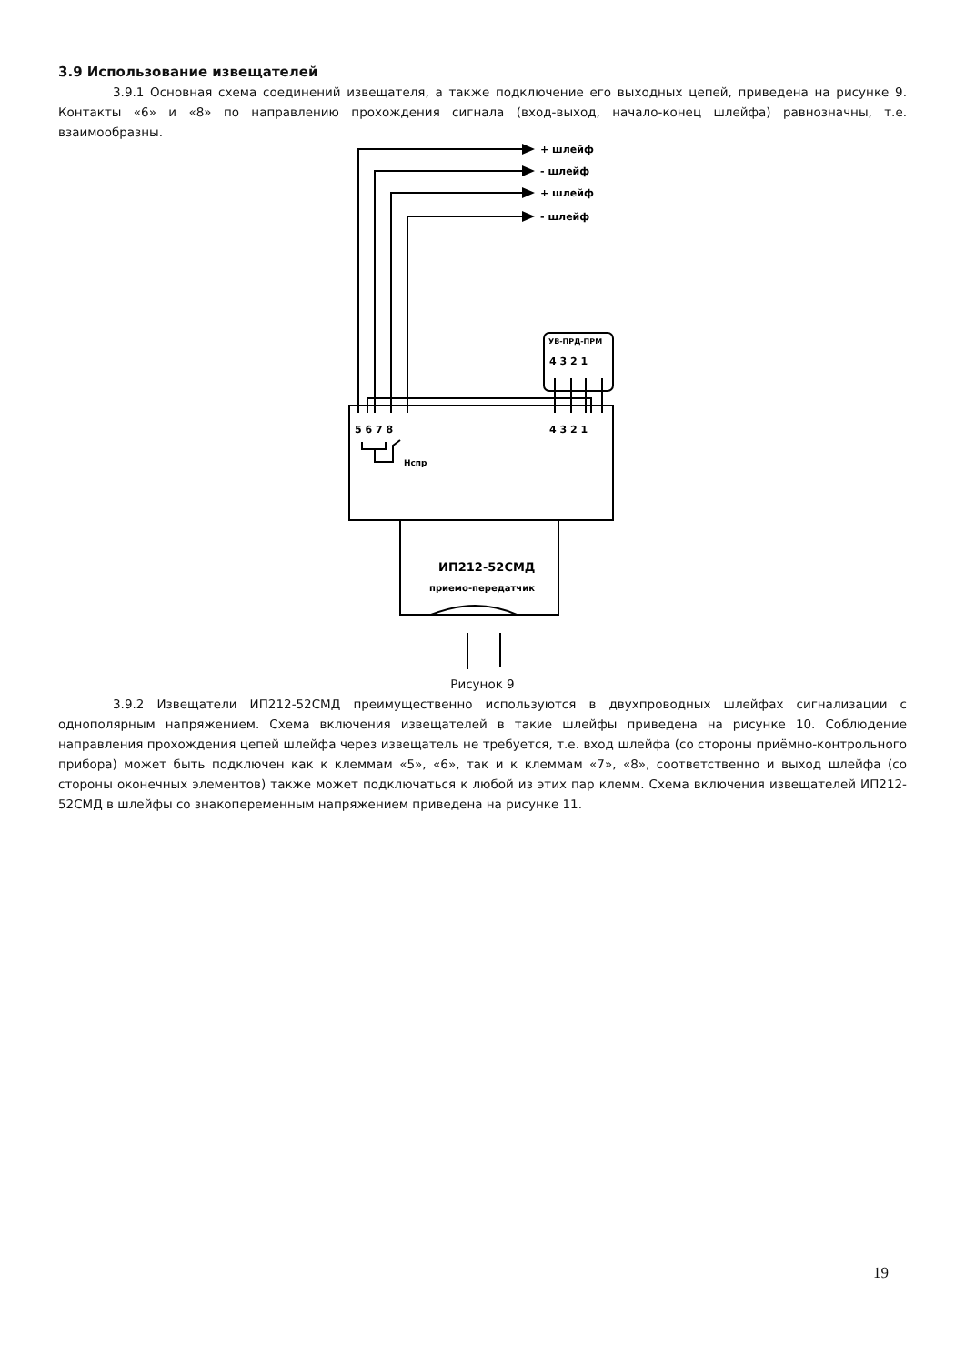3.9 Использование извещателей
3.9.1 Основная схема соединений извещателя, а также подключение его выходных цепей, приведена на рисунке 9. Контакты «6» и «8» по направлению прохождения сигнала (вход-выход, начало-конец шлейфа) равнозначны, т.е. взаимообразны.
+ шлейф
- шлейф
+ шлейф
- шлейф
УВ-ПРД-ПРМ
4 3 2 1
4 3 2 1
5 6 7 8
Нспр
ИП212-52СМД
приемо-передатчик
Рисунок 9
3.9.2 Извещатели ИП212-52СМД преимущественно используются в двухпроводных шлейфах сигнализации с однополярным напряжением. Схема включения извещателей в такие шлейфы приведена на рисунке 10. Соблюдение направления прохождения цепей шлейфа через извещатель не требуется, т.е. вход шлейфа (со стороны приёмно-контрольного прибора) может быть подключен как к клеммам «5», «6», так и к клеммам «7», «8», соответственно и выход шлейфа (со стороны оконечных элементов) также может подключаться к любой из этих пар клемм. Схема включения извещателей ИП212-52СМД в шлейфы со знакопеременным напряжением приведена на рисунке 11.
19